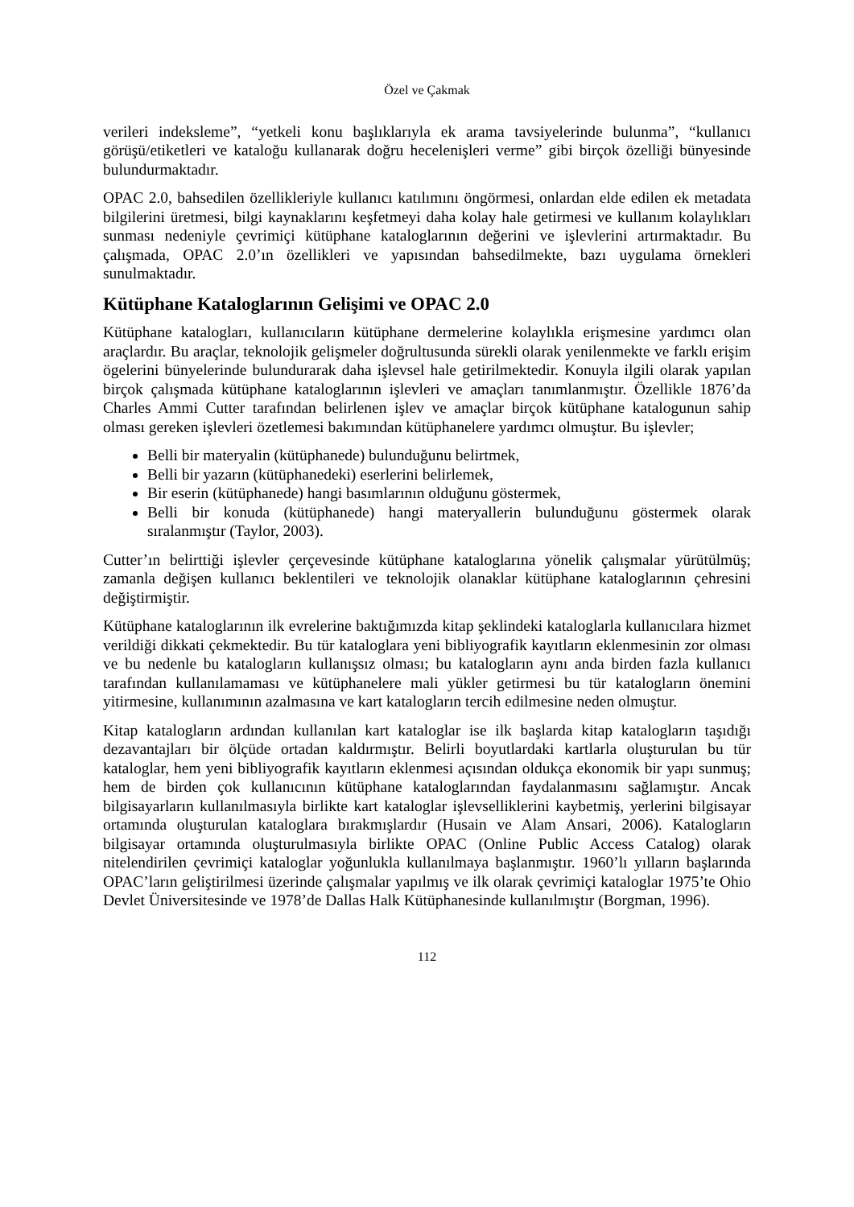Özel ve Çakmak
verileri indeksleme”, “yetkeli konu başlıklarıyla ek arama tavsiyelerinde bulunma”, “kullanıcı görüşü/etiketleri ve kataloğu kullanarak doğru hecelenişleri verme” gibi birçok özelliği bünyesinde bulundurmaktadır.
OPAC 2.0, bahsedilen özellikleriyle kullanıcı katılımını öngörmesi, onlardan elde edilen ek metadata bilgilerini üretmesi, bilgi kaynaklarını keşfetmeyi daha kolay hale getirmesi ve kullanım kolaylıkları sunması nedeniyle çevrimiçi kütüphane kataloglarının değerini ve işlevlerini artırmaktadır. Bu çalışmada, OPAC 2.0’ın özellikleri ve yapısından bahsedilmekte, bazı uygulama örnekleri sunulmaktadır.
Kütüphane Kataloglarının Gelişimi ve OPAC 2.0
Kütüphane katalogları, kullanıcıların kütüphane dermelerine kolaylıkla erişmesine yardımcı olan araçlardır. Bu araçlar, teknolojik gelişmeler doğrultusunda sürekli olarak yenilenmekte ve farklı erişim ögelerini bünyelerinde bulundurarak daha işlevsel hale getirilmektedir. Konuyla ilgili olarak yapılan birçok çalışmada kütüphane kataloglarının işlevleri ve amaçları tanımlanmıştır. Özellikle 1876’da Charles Ammi Cutter tarafından belirlenen işlev ve amaçlar birçok kütüphane katalogunun sahip olması gereken işlevleri özetlemesi bakımından kütüphanelere yardımcı olmuştur. Bu işlevler;
Belli bir materyalin (kütüphanede) bulunduğunu belirtmek,
Belli bir yazarın (kütüphanedeki) eserlerini belirlemek,
Bir eserin (kütüphanede) hangi basımlarının olduğunu göstermek,
Belli bir konuda (kütüphanede) hangi materyallerin bulunduğunu göstermek olarak sıralanmıştır (Taylor, 2003).
Cutter’ın belirttiği işlevler çerçevesinde kütüphane kataloglarına yönelik çalışmalar yürütülmüş; zamanla değişen kullanıcı beklentileri ve teknolojik olanaklar kütüphane kataloglarının çehresini değiştirmiştir.
Kütüphane kataloglarının ilk evrelerine baktığımızda kitap şeklindeki kataloglarla kullanıcılara hizmet verildiği dikkati çekmektedir. Bu tür kataloglara yeni bibliyografik kayıtların eklenmesinin zor olması ve bu nedenle bu katalogların kullanışsız olması; bu katalogların aynı anda birden fazla kullanıcı tarafından kullanılamaması ve kütüphanelere mali yükler getirmesi bu tür katalogların önemini yitirmesine, kullanımının azalmasına ve kart katalogların tercih edilmesine neden olmuştur.
Kitap katalogların ardından kullanılan kart kataloglar ise ilk başlarda kitap katalogların taşıdığı dezavantajları bir ölçüde ortadan kaldırmıştır. Belirli boyutlardaki kartlarla oluşturulan bu tür kataloglar, hem yeni bibliyografik kayıtların eklenmesi açısından oldukça ekonomik bir yapı sunmuş; hem de birden çok kullanıcının kütüphane kataloglarından faydalanmasını sağlamıştır. Ancak bilgisayarların kullanılmasıyla birlikte kart kataloglar işlevselliklerini kaybetmiş, yerlerini bilgisayar ortamında oluşturulan kataloglara bırakmışlardır (Husain ve Alam Ansari, 2006). Katalogların bilgisayar ortamında oluşturulmasıyla birlikte OPAC (Online Public Access Catalog) olarak nitelendirilen çevrimiçi kataloglar yoğunlukla kullanılmaya başlanmıştır. 1960’lı yılların başlarında OPAC’ların geliştirilmesi üzerinde çalışmalar yapılmış ve ilk olarak çevrimiçi kataloglar 1975’te Ohio Devlet Üniversitesinde ve 1978’de Dallas Halk Kütüphanesinde kullanılmıştır (Borgman, 1996).
112